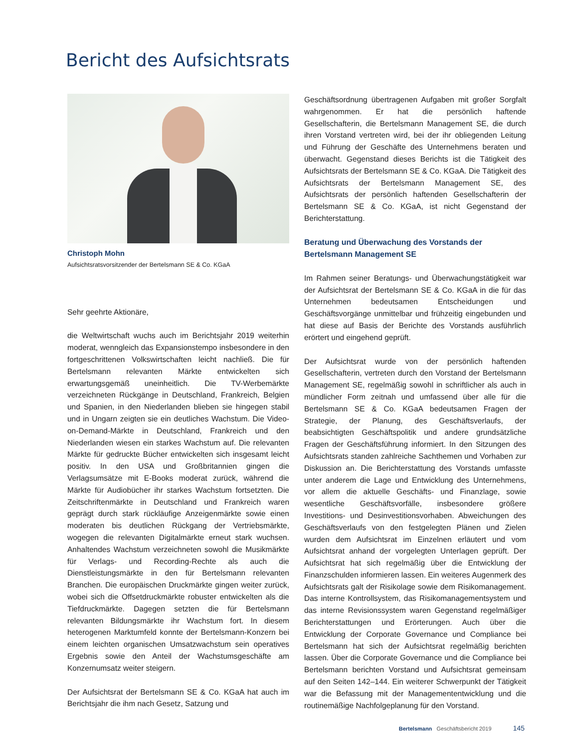Bericht des Aufsichtsrats
Christoph Mohn
Aufsichtsratsvorsitzender der Bertelsmann SE & Co. KGaA
Sehr geehrte Aktionäre,
die Weltwirtschaft wuchs auch im Berichtsjahr 2019 weiterhin moderat, wenngleich das Expansionstempo insbesondere in den fortgeschrittenen Volkswirtschaften leicht nachließ. Die für Bertelsmann relevanten Märkte entwickelten sich erwartungsgemäß uneinheitlich. Die TV-Werbemärkte verzeichneten Rückgänge in Deutschland, Frankreich, Belgien und Spanien, in den Niederlanden blieben sie hingegen stabil und in Ungarn zeigten sie ein deutliches Wachstum. Die Video-on-Demand-Märkte in Deutschland, Frankreich und den Niederlanden wiesen ein starkes Wachstum auf. Die relevanten Märkte für gedruckte Bücher entwickelten sich insgesamt leicht positiv. In den USA und Großbritannien gingen die Verlagsumsätze mit E-Books moderat zurück, während die Märkte für Audiobücher ihr starkes Wachstum fortsetzten. Die Zeitschriftenmärkte in Deutschland und Frankreich waren geprägt durch stark rückläufige Anzeigenmärkte sowie einen moderaten bis deutlichen Rückgang der Vertriebsmärkte, wogegen die relevanten Digitalmärkte erneut stark wuchsen. Anhaltendes Wachstum verzeichneten sowohl die Musikmärkte für Verlags- und Recording-Rechte als auch die Dienstleistungsmärkte in den für Bertelsmann relevanten Branchen. Die europäischen Druckmärkte gingen weiter zurück, wobei sich die Offsetdruckmärkte robuster entwickelten als die Tiefdruckmärkte. Dagegen setzten die für Bertelsmann relevanten Bildungsmärkte ihr Wachstum fort. In diesem heterogenen Marktumfeld konnte der Bertelsmann-Konzern bei einem leichten organischen Umsatzwachstum sein operatives Ergebnis sowie den Anteil der Wachstumsgeschäfte am Konzernumsatz weiter steigern.
Der Aufsichtsrat der Bertelsmann SE & Co. KGaA hat auch im Berichtsjahr die ihm nach Gesetz, Satzung und
Geschäftsordnung übertragenen Aufgaben mit großer Sorgfalt wahrgenommen. Er hat die persönlich haftende Gesellschafterin, die Bertelsmann Management SE, die durch ihren Vorstand vertreten wird, bei der ihr obliegenden Leitung und Führung der Geschäfte des Unternehmens beraten und überwacht. Gegenstand dieses Berichts ist die Tätigkeit des Aufsichtsrats der Bertelsmann SE & Co. KGaA. Die Tätigkeit des Aufsichtsrats der Bertelsmann Management SE, des Aufsichtsrats der persönlich haftenden Gesellschafterin der Bertelsmann SE & Co. KGaA, ist nicht Gegenstand der Berichterstattung.
Beratung und Überwachung des Vorstands der Bertelsmann Management SE
Im Rahmen seiner Beratungs- und Überwachungstätigkeit war der Aufsichtsrat der Bertelsmann SE & Co. KGaA in die für das Unternehmen bedeutsamen Entscheidungen und Geschäftsvorgänge unmittelbar und frühzeitig eingebunden und hat diese auf Basis der Berichte des Vorstands ausführlich erörtert und eingehend geprüft.
Der Aufsichtsrat wurde von der persönlich haftenden Gesellschafterin, vertreten durch den Vorstand der Bertelsmann Management SE, regelmäßig sowohl in schriftlicher als auch in mündlicher Form zeitnah und umfassend über alle für die Bertelsmann SE & Co. KGaA bedeutsamen Fragen der Strategie, der Planung, des Geschäftsverlaufs, der beabsichtigten Geschäftspolitik und andere grundsätzliche Fragen der Geschäftsführung informiert. In den Sitzungen des Aufsichtsrats standen zahlreiche Sachthemen und Vorhaben zur Diskussion an. Die Berichterstattung des Vorstands umfasste unter anderem die Lage und Entwicklung des Unternehmens, vor allem die aktuelle Geschäfts- und Finanzlage, sowie wesentliche Geschäftsvorfälle, insbesondere größere Investitions- und Desinvestitionsvorhaben. Abweichungen des Geschäftsverlaufs von den festgelegten Plänen und Zielen wurden dem Aufsichtsrat im Einzelnen erläutert und vom Aufsichtsrat anhand der vorgelegten Unterlagen geprüft. Der Aufsichtsrat hat sich regelmäßig über die Entwicklung der Finanzschulden informieren lassen. Ein weiteres Augenmerk des Aufsichtsrats galt der Risikolage sowie dem Risikomanagement. Das interne Kontrollsystem, das Risikomanagementsystem und das interne Revisionssystem waren Gegenstand regelmäßiger Berichterstattungen und Erörterungen. Auch über die Entwicklung der Corporate Governance und Compliance bei Bertelsmann hat sich der Aufsichtsrat regelmäßig berichten lassen. Über die Corporate Governance und die Compliance bei Bertelsmann berichten Vorstand und Aufsichtsrat gemeinsam auf den Seiten 142–144. Ein weiterer Schwerpunkt der Tätigkeit war die Befassung mit der Managemententwicklung und die routinemäßige Nachfolgeplanung für den Vorstand.
Bertelsmann Geschäftsbericht 2019 145